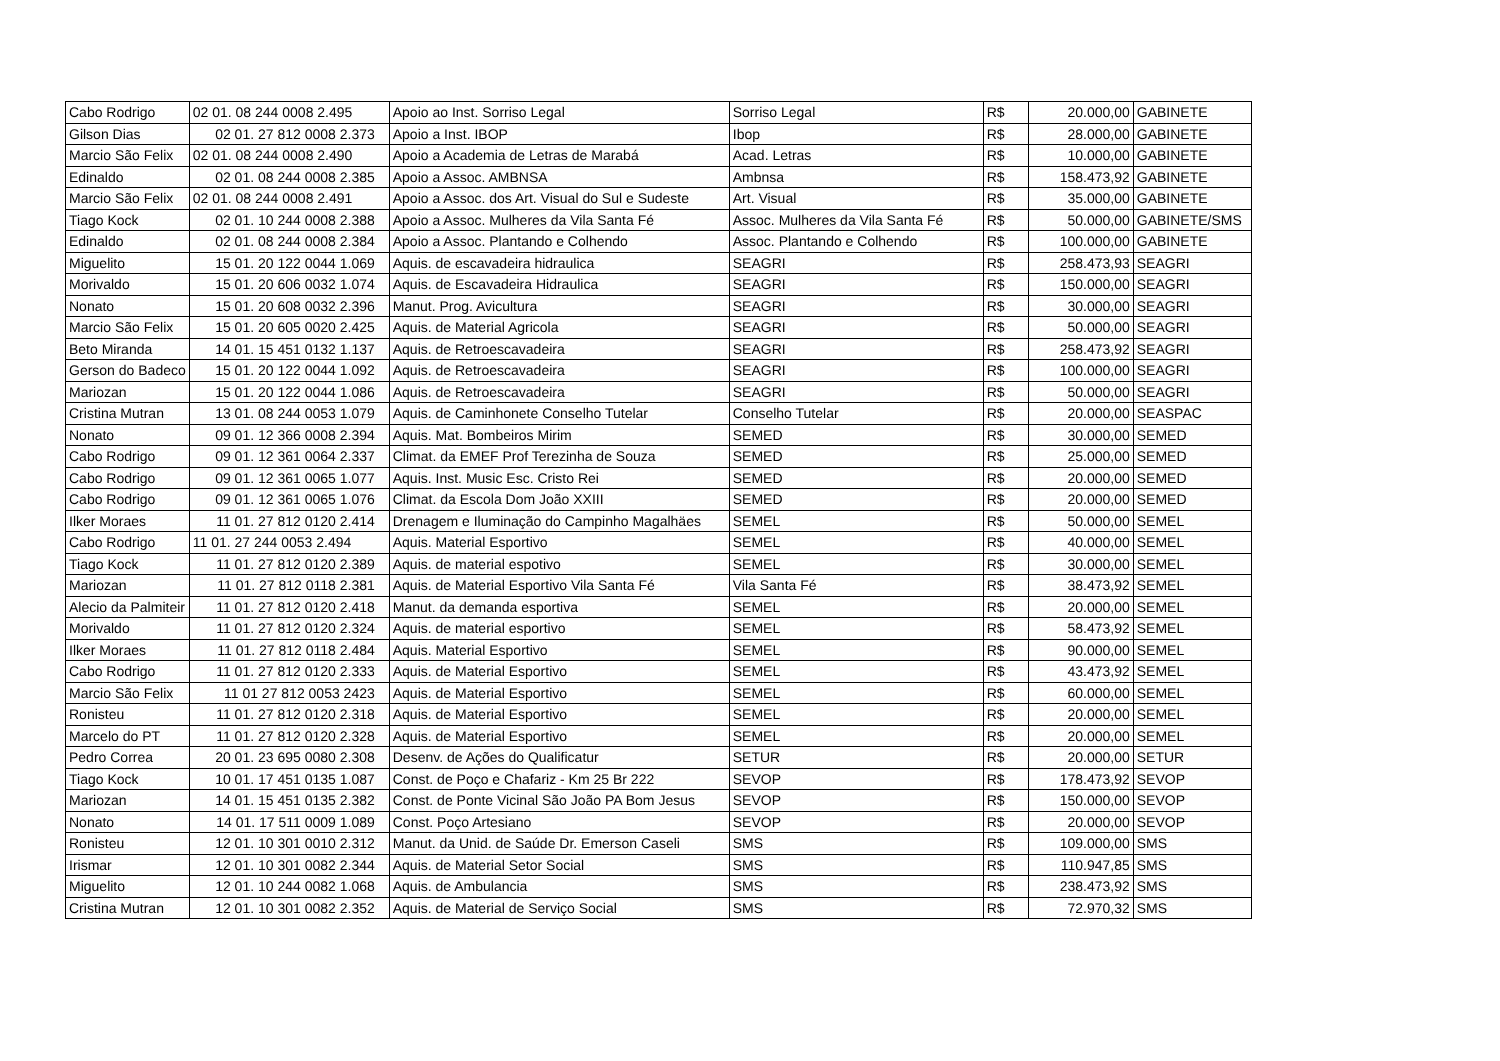| Cabo Rodrigo | 02 01. 08 244 0008 2.495 | Apoio ao Inst. Sorriso Legal | Sorriso Legal | R$ | 20.000,00 | GABINETE |
| Gilson Dias | 02 01. 27 812 0008 2.373 | Apoio a Inst. IBOP | Ibop | R$ | 28.000,00 | GABINETE |
| Marcio São Felix | 02 01. 08 244 0008 2.490 | Apoio a Academia de Letras de Marabá | Acad. Letras | R$ | 10.000,00 | GABINETE |
| Edinaldo | 02 01. 08 244 0008 2.385 | Apoio a Assoc. AMBNSA | Ambnsa | R$ | 158.473,92 | GABINETE |
| Marcio São Felix | 02 01. 08 244 0008 2.491 | Apoio a Assoc. dos Art. Visual do Sul e Sudeste | Art. Visual | R$ | 35.000,00 | GABINETE |
| Tiago Kock | 02 01. 10 244 0008 2.388 | Apoio a Assoc. Mulheres da Vila Santa Fé | Assoc. Mulheres da Vila Santa Fé | R$ | 50.000,00 | GABINETE/SMS |
| Edinaldo | 02 01. 08 244 0008 2.384 | Apoio a Assoc. Plantando e Colhendo | Assoc. Plantando e Colhendo | R$ | 100.000,00 | GABINETE |
| Miguelito | 15 01. 20 122 0044 1.069 | Aquis. de escavadeira hidraulica | SEAGRI | R$ | 258.473,93 | SEAGRI |
| Morivaldo | 15 01. 20 606 0032 1.074 | Aquis. de Escavadeira Hidraulica | SEAGRI | R$ | 150.000,00 | SEAGRI |
| Nonato | 15 01. 20 608 0032 2.396 | Manut. Prog. Avicultura | SEAGRI | R$ | 30.000,00 | SEAGRI |
| Marcio São Felix | 15 01. 20 605 0020 2.425 | Aquis. de Material Agricola | SEAGRI | R$ | 50.000,00 | SEAGRI |
| Beto Miranda | 14 01. 15 451 0132 1.137 | Aquis. de Retroescavadeira | SEAGRI | R$ | 258.473,92 | SEAGRI |
| Gerson do Badeco | 15 01. 20 122 0044 1.092 | Aquis. de Retroescavadeira | SEAGRI | R$ | 100.000,00 | SEAGRI |
| Mariozan | 15 01. 20 122 0044 1.086 | Aquis. de Retroescavadeira | SEAGRI | R$ | 50.000,00 | SEAGRI |
| Cristina Mutran | 13 01. 08 244 0053 1.079 | Aquis. de Caminhonete Conselho Tutelar | Conselho Tutelar | R$ | 20.000,00 | SEASPAC |
| Nonato | 09 01. 12 366 0008 2.394 | Aquis. Mat. Bombeiros Mirim | SEMED | R$ | 30.000,00 | SEMED |
| Cabo Rodrigo | 09 01. 12 361 0064 2.337 | Climat. da EMEF Prof Terezinha de Souza | SEMED | R$ | 25.000,00 | SEMED |
| Cabo Rodrigo | 09 01. 12 361 0065 1.077 | Aquis. Inst. Music Esc. Cristo Rei | SEMED | R$ | 20.000,00 | SEMED |
| Cabo Rodrigo | 09 01. 12 361 0065 1.076 | Climat. da Escola Dom João XXIII | SEMED | R$ | 20.000,00 | SEMED |
| Ilker Moraes | 11 01. 27 812 0120 2.414 | Drenagem e Iluminação do Campinho Magalhäes | SEMEL | R$ | 50.000,00 | SEMEL |
| Cabo Rodrigo | 11 01. 27 244 0053 2.494 | Aquis. Material Esportivo | SEMEL | R$ | 40.000,00 | SEMEL |
| Tiago Kock | 11 01. 27 812 0120 2.389 | Aquis. de material espotivo | SEMEL | R$ | 30.000,00 | SEMEL |
| Mariozan | 11 01. 27 812 0118 2.381 | Aquis. de Material Esportivo Vila Santa Fé | Vila Santa Fé | R$ | 38.473,92 | SEMEL |
| Alecio da Palmiteir | 11 01. 27 812 0120 2.418 | Manut. da demanda esportiva | SEMEL | R$ | 20.000,00 | SEMEL |
| Morivaldo | 11 01. 27 812 0120 2.324 | Aquis. de material esportivo | SEMEL | R$ | 58.473,92 | SEMEL |
| Ilker Moraes | 11 01. 27 812 0118 2.484 | Aquis. Material Esportivo | SEMEL | R$ | 90.000,00 | SEMEL |
| Cabo Rodrigo | 11 01. 27 812 0120 2.333 | Aquis. de Material Esportivo | SEMEL | R$ | 43.473,92 | SEMEL |
| Marcio São Felix | 11 01 27 812 0053 2423 | Aquis. de Material Esportivo | SEMEL | R$ | 60.000,00 | SEMEL |
| Ronisteu | 11 01. 27 812 0120 2.318 | Aquis. de Material Esportivo | SEMEL | R$ | 20.000,00 | SEMEL |
| Marcelo do PT | 11 01. 27 812 0120 2.328 | Aquis. de Material Esportivo | SEMEL | R$ | 20.000,00 | SEMEL |
| Pedro Correa | 20 01. 23 695 0080 2.308 | Desenv. de Ações do Qualificatur | SETUR | R$ | 20.000,00 | SETUR |
| Tiago Kock | 10 01. 17 451 0135 1.087 | Const. de Poço e Chafariz - Km 25 Br 222 | SEVOP | R$ | 178.473,92 | SEVOP |
| Mariozan | 14 01. 15 451 0135 2.382 | Const. de Ponte Vicinal São João PA Bom Jesus | SEVOP | R$ | 150.000,00 | SEVOP |
| Nonato | 14 01. 17 511 0009 1.089 | Const. Poço Artesiano | SEVOP | R$ | 20.000,00 | SEVOP |
| Ronisteu | 12 01. 10 301 0010 2.312 | Manut. da Unid. de Saúde Dr. Emerson Caseli | SMS | R$ | 109.000,00 | SMS |
| Irismar | 12 01. 10 301 0082 2.344 | Aquis. de Material Setor Social | SMS | R$ | 110.947,85 | SMS |
| Miguelito | 12 01. 10 244 0082 1.068 | Aquis. de Ambulancia | SMS | R$ | 238.473,92 | SMS |
| Cristina Mutran | 12 01. 10 301 0082 2.352 | Aquis. de Material de Serviço Social | SMS | R$ | 72.970,32 | SMS |